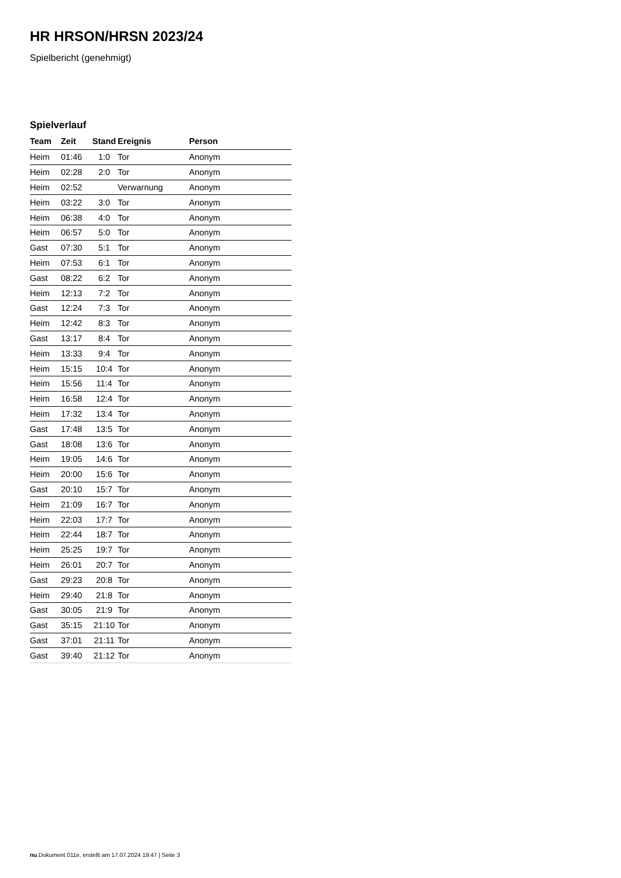HR HRSON/HRSN 2023/24
Spielbericht (genehmigt)
Spielverlauf
| Team | Zeit | Stand | Ereignis | Person |
| --- | --- | --- | --- | --- |
| Heim | 01:46 | 1:0 | Tor | Anonym |
| Heim | 02:28 | 2:0 | Tor | Anonym |
| Heim | 02:52 | | Verwarnung | Anonym |
| Heim | 03:22 | 3:0 | Tor | Anonym |
| Heim | 06:38 | 4:0 | Tor | Anonym |
| Heim | 06:57 | 5:0 | Tor | Anonym |
| Gast | 07:30 | 5:1 | Tor | Anonym |
| Heim | 07:53 | 6:1 | Tor | Anonym |
| Gast | 08:22 | 6:2 | Tor | Anonym |
| Heim | 12:13 | 7:2 | Tor | Anonym |
| Gast | 12:24 | 7:3 | Tor | Anonym |
| Heim | 12:42 | 8:3 | Tor | Anonym |
| Gast | 13:17 | 8:4 | Tor | Anonym |
| Heim | 13:33 | 9:4 | Tor | Anonym |
| Heim | 15:15 | 10:4 | Tor | Anonym |
| Heim | 15:56 | 11:4 | Tor | Anonym |
| Heim | 16:58 | 12:4 | Tor | Anonym |
| Heim | 17:32 | 13:4 | Tor | Anonym |
| Gast | 17:48 | 13:5 | Tor | Anonym |
| Gast | 18:08 | 13:6 | Tor | Anonym |
| Heim | 19:05 | 14:6 | Tor | Anonym |
| Heim | 20:00 | 15:6 | Tor | Anonym |
| Gast | 20:10 | 15:7 | Tor | Anonym |
| Heim | 21:09 | 16:7 | Tor | Anonym |
| Heim | 22:03 | 17:7 | Tor | Anonym |
| Heim | 22:44 | 18:7 | Tor | Anonym |
| Heim | 25:25 | 19:7 | Tor | Anonym |
| Heim | 26:01 | 20:7 | Tor | Anonym |
| Gast | 29:23 | 20:8 | Tor | Anonym |
| Heim | 29:40 | 21:8 | Tor | Anonym |
| Gast | 30:05 | 21:9 | Tor | Anonym |
| Gast | 35:15 | 21:10 | Tor | Anonym |
| Gast | 37:01 | 21:11 | Tor | Anonym |
| Gast | 39:40 | 21:12 | Tor | Anonym |
nu.Dokument 011e, erstellt am 17.07.2024 19:47 | Seite 3